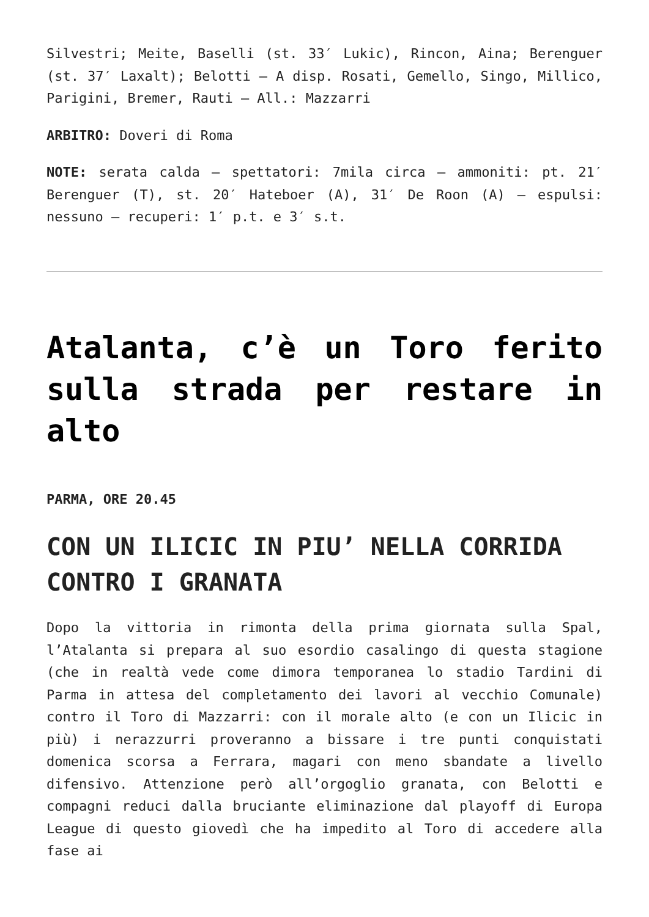Silvestri; Meite, Baselli (st. 33′ Lukic), Rincon, Aina; Berenguer (st. 37′ Laxalt); Belotti – A disp. Rosati, Gemello, Singo, Millico, Parigini, Bremer, Rauti – All.: Mazzarri
ARBITRO: Doveri di Roma
NOTE: serata calda – spettatori: 7mila circa – ammoniti: pt. 21′ Berenguer (T), st. 20′ Hateboer (A), 31′ De Roon (A) – espulsi: nessuno – recuperi: 1′ p.t. e 3′ s.t.
Atalanta, c’è un Toro ferito sulla strada per restare in alto
PARMA, ORE 20.45
CON UN ILICIC IN PIU’ NELLA CORRIDA CONTRO I GRANATA
Dopo la vittoria in rimonta della prima giornata sulla Spal, l’Atalanta si prepara al suo esordio casalingo di questa stagione (che in realtà vede come dimora temporanea lo stadio Tardini di Parma in attesa del completamento dei lavori al vecchio Comunale) contro il Toro di Mazzarri: con il morale alto (e con un Ilicic in più) i nerazzurri proveranno a bissare i tre punti conquistati domenica scorsa a Ferrara, magari con meno sbandate a livello difensivo. Attenzione però all’orgoglio granata, con Belotti e compagni reduci dalla bruciante eliminazione dal playoff di Europa League di questo giovedì che ha impedito al Toro di accedere alla fase ai